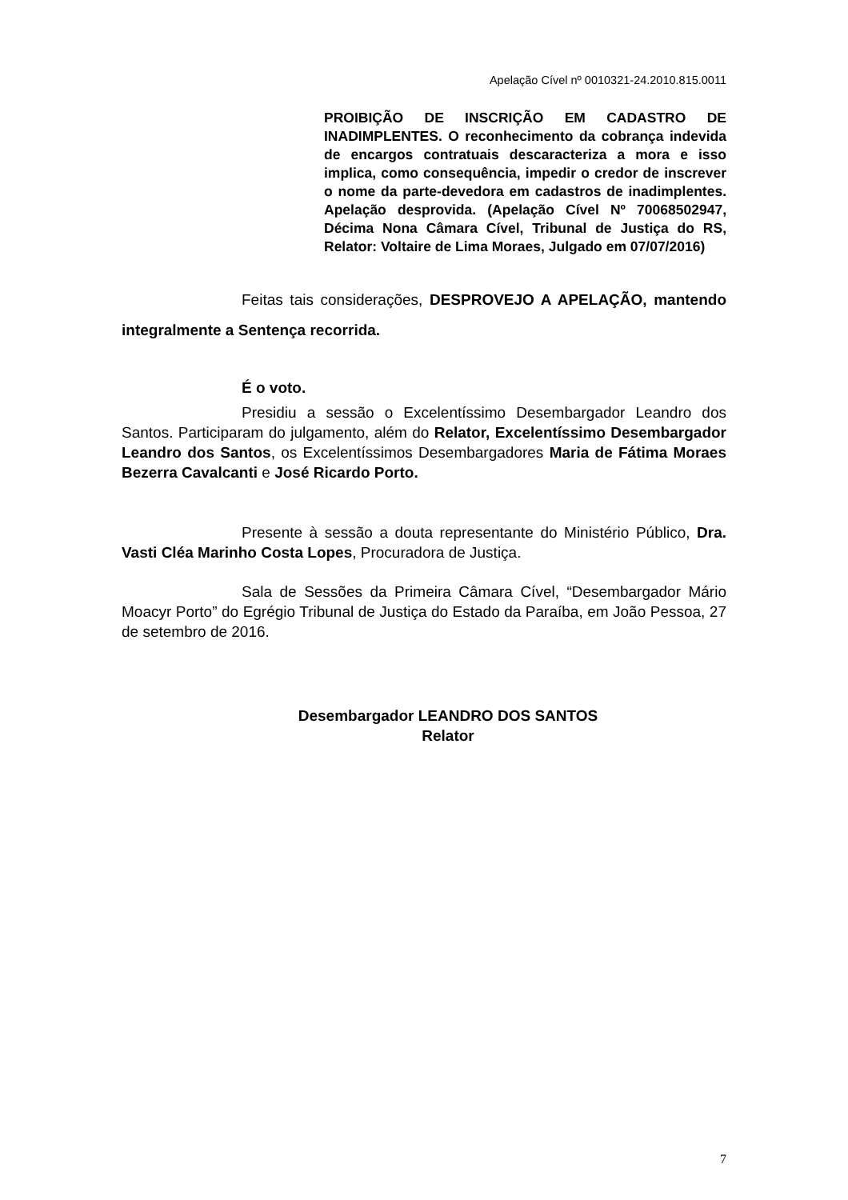Apelação Cível nº 0010321-24.2010.815.0011
PROIBIÇÃO DE INSCRIÇÃO EM CADASTRO DE INADIMPLENTES. O reconhecimento da cobrança indevida de encargos contratuais descaracteriza a mora e isso implica, como consequência, impedir o credor de inscrever o nome da parte-devedora em cadastros de inadimplentes. Apelação desprovida. (Apelação Cível Nº 70068502947, Décima Nona Câmara Cível, Tribunal de Justiça do RS, Relator: Voltaire de Lima Moraes, Julgado em 07/07/2016)
Feitas tais considerações, DESPROVEJO A APELAÇÃO, mantendo integralmente a Sentença recorrida.
É o voto.
Presidiu a sessão o Excelentíssimo Desembargador Leandro dos Santos. Participaram do julgamento, além do Relator, Excelentíssimo Desembargador Leandro dos Santos, os Excelentíssimos Desembargadores Maria de Fátima Moraes Bezerra Cavalcanti e José Ricardo Porto.
Presente à sessão a douta representante do Ministério Público, Dra. Vasti Cléa Marinho Costa Lopes, Procuradora de Justiça.
Sala de Sessões da Primeira Câmara Cível, “Desembargador Mário Moacyr Porto” do Egrégio Tribunal de Justiça do Estado da Paraíba, em João Pessoa, 27 de setembro de 2016.
Desembargador LEANDRO DOS SANTOS
Relator
7